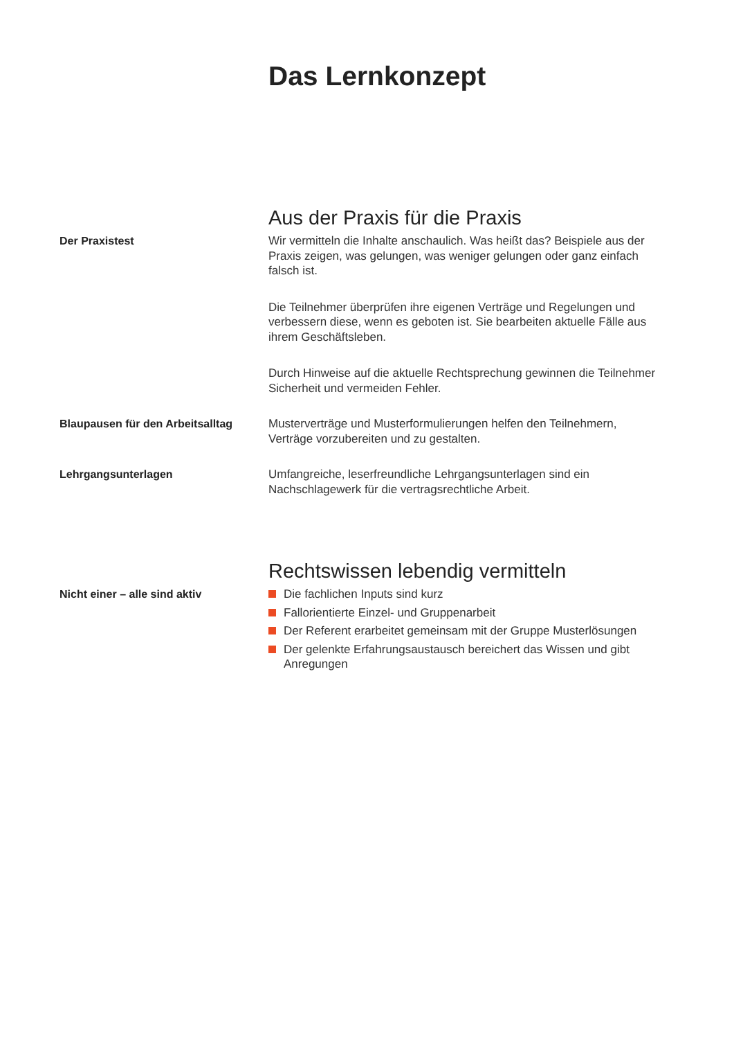Das Lernkonzept
Aus der Praxis für die Praxis
Der Praxistest
Wir vermitteln die Inhalte anschaulich. Was heißt das? Beispiele aus der Praxis zeigen, was gelungen, was weniger gelungen oder ganz einfach falsch ist.
Die Teilnehmer überprüfen ihre eigenen Verträge und Regelungen und verbessern diese, wenn es geboten ist. Sie bearbeiten aktuelle Fälle aus ihrem Geschäftsleben.
Durch Hinweise auf die aktuelle Rechtsprechung gewinnen die Teilnehmer Sicherheit und vermeiden Fehler.
Blaupausen für den Arbeitsalltag
Musterverträge und Musterformulierungen helfen den Teilnehmern, Verträge vorzubereiten und zu gestalten.
Lehrgangsunterlagen
Umfangreiche, leserfreundliche Lehrgangsunterlagen sind ein Nachschlagewerk für die vertragsrechtliche Arbeit.
Rechtswissen lebendig vermitteln
Nicht einer – alle sind aktiv
Die fachlichen Inputs sind kurz
Fallorientierte Einzel- und Gruppenarbeit
Der Referent erarbeitet gemeinsam mit der Gruppe Musterlösungen
Der gelenkte Erfahrungsaustausch bereichert das Wissen und gibt Anregungen